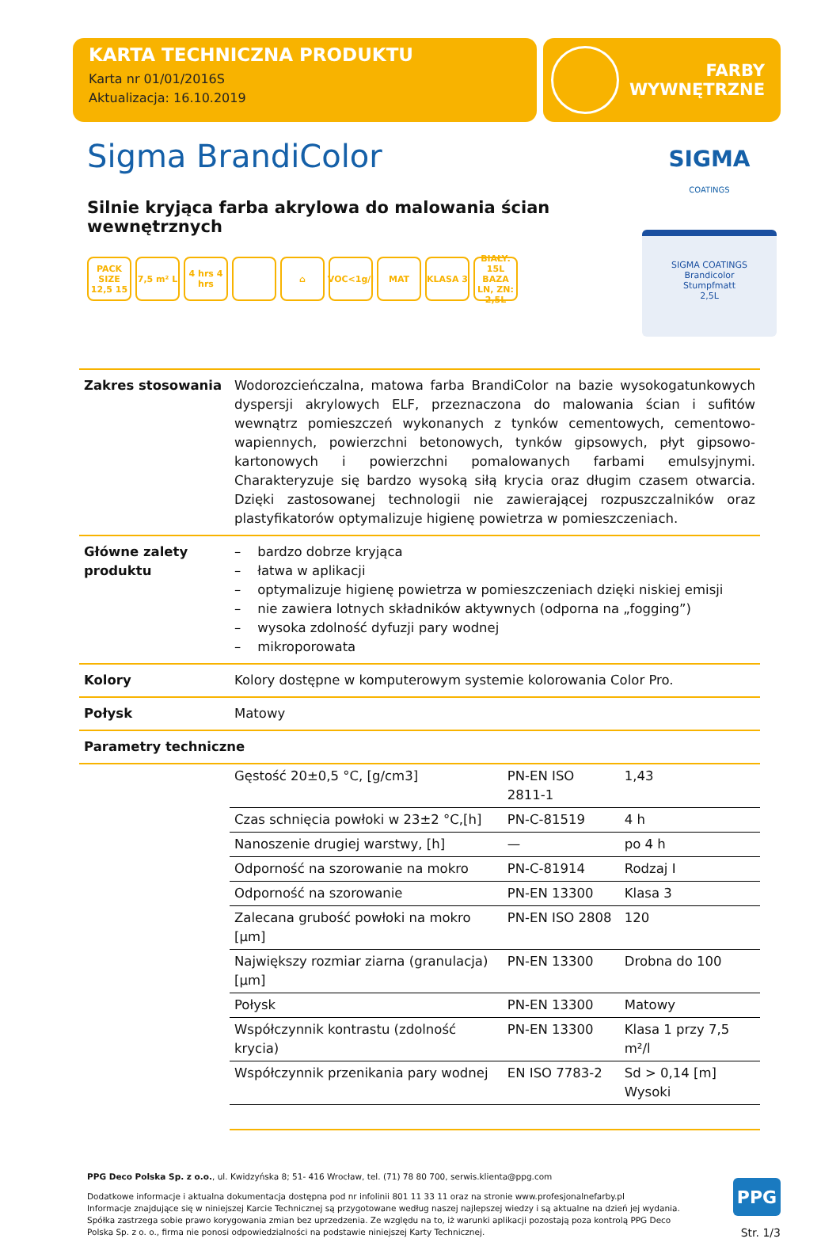KARTA TECHNICZNA PRODUKTU
Karta nr 01/01/2016S
Aktualizacja: 16.10.2019
FARBY
WYWNĘTRZNE
Sigma BrandiColor
Silnie kryjąca farba akrylowa do malowania ścian wewnętrznych
PACK SIZE 12,5 15
7,5 m² L
4 hrs 4 hrs
⌂ VOC<1g/l
MAT KLASA 3 BIAŁY: 15L BAZA LN, ZN: 2,5L
SIGMA
COATINGS
SIGMA COATINGS
Brandicolor
Stumpfmatt
2,5L
| Zakres stosowania | Wodorozcieńczalna, matowa farba BrandiColor na bazie wysokogatunkowych dyspersji akrylowych ELF, przeznaczona do malowania ścian i sufitów wewnątrz pomieszczeń wykonanych z tynków cementowych, cementowo-wapiennych, powierzchni betonowych, tynków gipsowych, płyt gipsowo-kartonowych i powierzchni pomalowanych farbami emulsyjnymi. Charakteryzuje się bardzo wysoką siłą krycia oraz długim czasem otwarcia. Dzięki zastosowanej technologii nie zawierającej rozpuszczalników oraz plastyfikatorów optymalizuje higienę powietrza w pomieszczeniach. |
| Główne zalety produktu | – bardzo dobrze kryjąca – łatwa w aplikacji – optymalizuje higienę powietrza w pomieszczeniach dzięki niskiej emisji – nie zawiera lotnych składników aktywnych (odporna na „fogging”) – wysoka zdolność dyfuzji pary wodnej – mikroporowata |
| Kolory | Kolory dostępne w komputerowym systemie kolorowania Color Pro. |
| Połysk | Matowy |
| Parametry techniczne | |
| | / Gęstość 20±0,5 °C, [g/cm3] / PN-EN ISO 2811-1 / 1,43 / / Czas schnięcia powłoki w 23±2 °C,[h] / PN-C-81519 / 4 h / / Nanoszenie drugiej warstwy, [h] / — / po 4 h / / Odporność na szorowanie na mokro / PN-C-81914 / Rodzaj I / / Odporność na szorowanie / PN-EN 13300 / Klasa 3 / / Zalecana grubość powłoki na mokro [µm] / PN-EN ISO 2808 / 120 / / Największy rozmiar ziarna (granulacja) [µm] / PN-EN 13300 / Drobna do 100 / / Połysk / PN-EN 13300 / Matowy / / Współczynnik kontrastu (zdolność krycia) / PN-EN 13300 / Klasa 1 przy 7,5 m²/l / / Współczynnik przenikania pary wodnej / EN ISO 7783-2 / Sd > 0,14 [m] Wysoki / |
PPG Deco Polska Sp. z o.o., ul. Kwidzyńska 8; 51- 416 Wrocław, tel. (71) 78 80 700, serwis.klienta@ppg.com
Dodatkowe informacje i aktualna dokumentacja dostępna pod nr infolinii 801 11 33 11 oraz na stronie www.profesjonalnefarby.pl
Informacje znajdujące się w niniejszej Karcie Technicznej są przygotowane według naszej najlepszej wiedzy i są aktualne na dzień jej wydania. Spółka zastrzega sobie prawo korygowania zmian bez uprzedzenia. Ze względu na to, iż warunki aplikacji pozostają poza kontrolą PPG Deco Polska Sp. z o. o., firma nie ponosi odpowiedzialności na podstawie niniejszej Karty Technicznej.
PPG
Str. 1/3